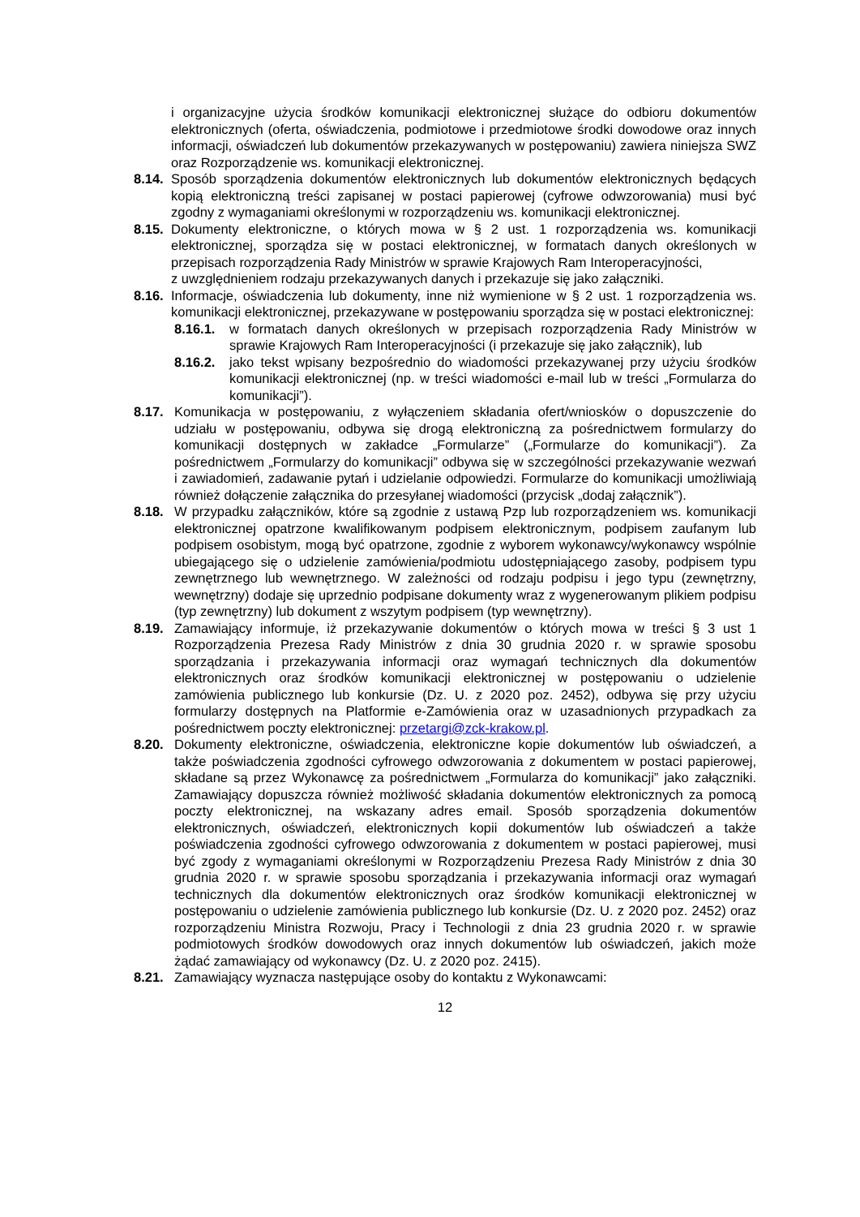i organizacyjne użycia środków komunikacji elektronicznej służące do odbioru dokumentów elektronicznych (oferta, oświadczenia, podmiotowe i przedmiotowe środki dowodowe oraz innych informacji, oświadczeń lub dokumentów przekazywanych w postępowaniu) zawiera niniejsza SWZ oraz Rozporządzenie ws. komunikacji elektronicznej.
8.14. Sposób sporządzenia dokumentów elektronicznych lub dokumentów elektronicznych będących kopią elektroniczną treści zapisanej w postaci papierowej (cyfrowe odwzorowania) musi być zgodny z wymaganiami określonymi w rozporządzeniu ws. komunikacji elektronicznej.
8.15. Dokumenty elektroniczne, o których mowa w § 2 ust. 1 rozporządzenia ws. komunikacji elektronicznej, sporządza się w postaci elektronicznej, w formatach danych określonych w przepisach rozporządzenia Rady Ministrów w sprawie Krajowych Ram Interoperacyjności,
z uwzględnieniem rodzaju przekazywanych danych i przekazuje się jako załączniki.
8.16. Informacje, oświadczenia lub dokumenty, inne niż wymienione w § 2 ust. 1 rozporządzenia ws. komunikacji elektronicznej, przekazywane w postępowaniu sporządza się w postaci elektronicznej:
8.16.1. w formatach danych określonych w przepisach rozporządzenia Rady Ministrów w sprawie Krajowych Ram Interoperacyjności (i przekazuje się jako załącznik), lub
8.16.2. jako tekst wpisany bezpośrednio do wiadomości przekazywanej przy użyciu środków komunikacji elektronicznej (np. w treści wiadomości e-mail lub w treści „Formularza do komunikacji”).
8.17. Komunikacja w postępowaniu, z wyłączeniem składania ofert/wniosków o dopuszczenie do udziału w postępowaniu, odbywa się drogą elektroniczną za pośrednictwem formularzy do komunikacji dostępnych w zakładce „Formularze” („Formularze do komunikacji”). Za pośrednictwem „Formularzy do komunikacji” odbywa się w szczególności przekazywanie wezwań i zawiadomień, zadawanie pytań i udzielanie odpowiedzi. Formularze do komunikacji umożliwiają również dołączenie załącznika do przesyłanej wiadomości (przycisk „dodaj załącznik”).
8.18. W przypadku załączników, które są zgodnie z ustawą Pzp lub rozporządzeniem ws. komunikacji elektronicznej opatrzone kwalifikowanym podpisem elektronicznym, podpisem zaufanym lub podpisem osobistym, mogą być opatrzone, zgodnie z wyborem wykonawcy/wykonawcy wspólnie ubiegającego się o udzielenie zamówienia/podmiotu udostępniającego zasoby, podpisem typu zewnętrznego lub wewnętrznego. W zależności od rodzaju podpisu i jego typu (zewnętrzny, wewnętrzny) dodaje się uprzednio podpisane dokumenty wraz z wygenerowanym plikiem podpisu (typ zewnętrzny) lub dokument z wszytym podpisem (typ wewnętrzny).
8.19. Zamawiający informuje, iż przekazywanie dokumentów o których mowa w treści § 3 ust 1 Rozporządzenia Prezesa Rady Ministrów z dnia 30 grudnia 2020 r. w sprawie sposobu sporządzania i przekazywania informacji oraz wymagań technicznych dla dokumentów elektronicznych oraz środków komunikacji elektronicznej w postępowaniu o udzielenie zamówienia publicznego lub konkursie (Dz. U. z 2020 poz. 2452), odbywa się przy użyciu formularzy dostępnych na Platformie e-Zamówienia oraz w uzasadnionych przypadkach za pośrednictwem poczty elektronicznej: przetargi@zck-krakow.pl.
8.20. Dokumenty elektroniczne, oświadczenia, elektroniczne kopie dokumentów lub oświadczeń, a także poświadczenia zgodności cyfrowego odwzorowania z dokumentem w postaci papierowej, składane są przez Wykonawcę za pośrednictwem „Formularza do komunikacji” jako załączniki. Zamawiający dopuszcza również możliwość składania dokumentów elektronicznych za pomocą poczty elektronicznej, na wskazany adres email. Sposób sporządzenia dokumentów elektronicznych, oświadczeń, elektronicznych kopii dokumentów lub oświadczeń a także poświadczenia zgodności cyfrowego odwzorowania z dokumentem w postaci papierowej, musi być zgody z wymaganiami określonymi w Rozporządzeniu Prezesa Rady Ministrów z dnia 30 grudnia 2020 r. w sprawie sposobu sporządzania i przekazywania informacji oraz wymagań technicznych dla dokumentów elektronicznych oraz środków komunikacji elektronicznej w postępowaniu o udzielenie zamówienia publicznego lub konkursie (Dz. U. z 2020 poz. 2452) oraz rozporządzeniu Ministra Rozwoju, Pracy i Technologii z dnia 23 grudnia 2020 r. w sprawie podmiotowych środków dowodowych oraz innych dokumentów lub oświadczeń, jakich może żądać zamawiający od wykonawcy (Dz. U. z 2020 poz. 2415).
8.21. Zamawiający wyznacza następujące osoby do kontaktu z Wykonawcami:
12